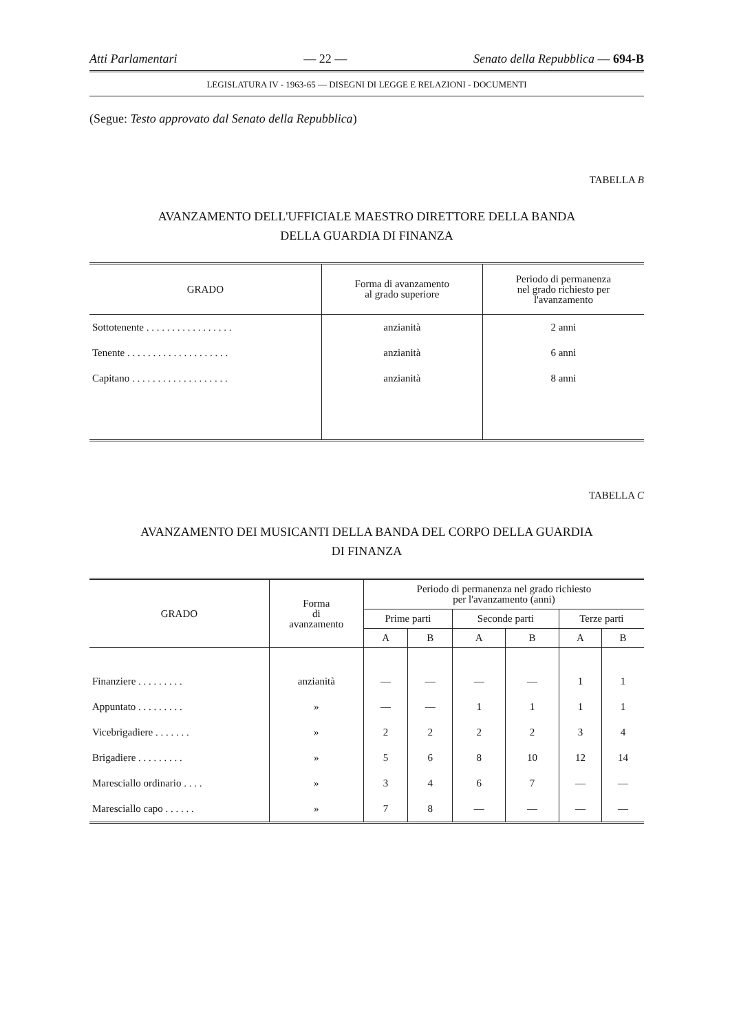Atti Parlamentari — 22 — Senato della Repubblica — 694-B
LEGISLATURA IV - 1963-65 — DISEGNI DI LEGGE E RELAZIONI - DOCUMENTI
(Segue: Testo approvato dal Senato della Repubblica)
TABELLA B
AVANZAMENTO DELL'UFFICIALE MAESTRO DIRETTORE DELLA BANDA
DELLA GUARDIA DI FINANZA
| GRADO | Forma di avanzamento al grado superiore | Periodo di permanenza nel grado richiesto per l'avanzamento |
| --- | --- | --- |
| Sottotenente . . . . . . . . . . . . . . . . . | anzianità | 2 anni |
| Tenente . . . . . . . . . . . . . . . . . . . . | anzianità | 6 anni |
| Capitano . . . . . . . . . . . . . . . . . . . | anzianità | 8 anni |
TABELLA C
AVANZAMENTO DEI MUSICANTI DELLA BANDA DEL CORPO DELLA GUARDIA
DI FINANZA
| GRADO | Forma di avanzamento | Periodo di permanenza nel grado richiesto per l'avanzamento (anni) | | | | | |
| --- | --- | --- | --- | --- | --- | --- | --- |
| | | Prime parti | | Seconde parti | | Terze parti | |
| | | A | B | A | B | A | B |
| Finanziere . . . . . . . . . | anzianità | — | — | — | — | 1 | 1 |
| Appuntato . . . . . . . . . | » | — | — | 1 | 1 | 1 | 1 |
| Vicebrigadiere . . . . . . . | » | 2 | 2 | 2 | 2 | 3 | 4 |
| Brigadiere . . . . . . . . . | » | 5 | 6 | 8 | 10 | 12 | 14 |
| Maresciallo ordinario . . . . | » | 3 | 4 | 6 | 7 | — | — |
| Maresciallo capo . . . . . . | » | 7 | 8 | — | — | — | — |